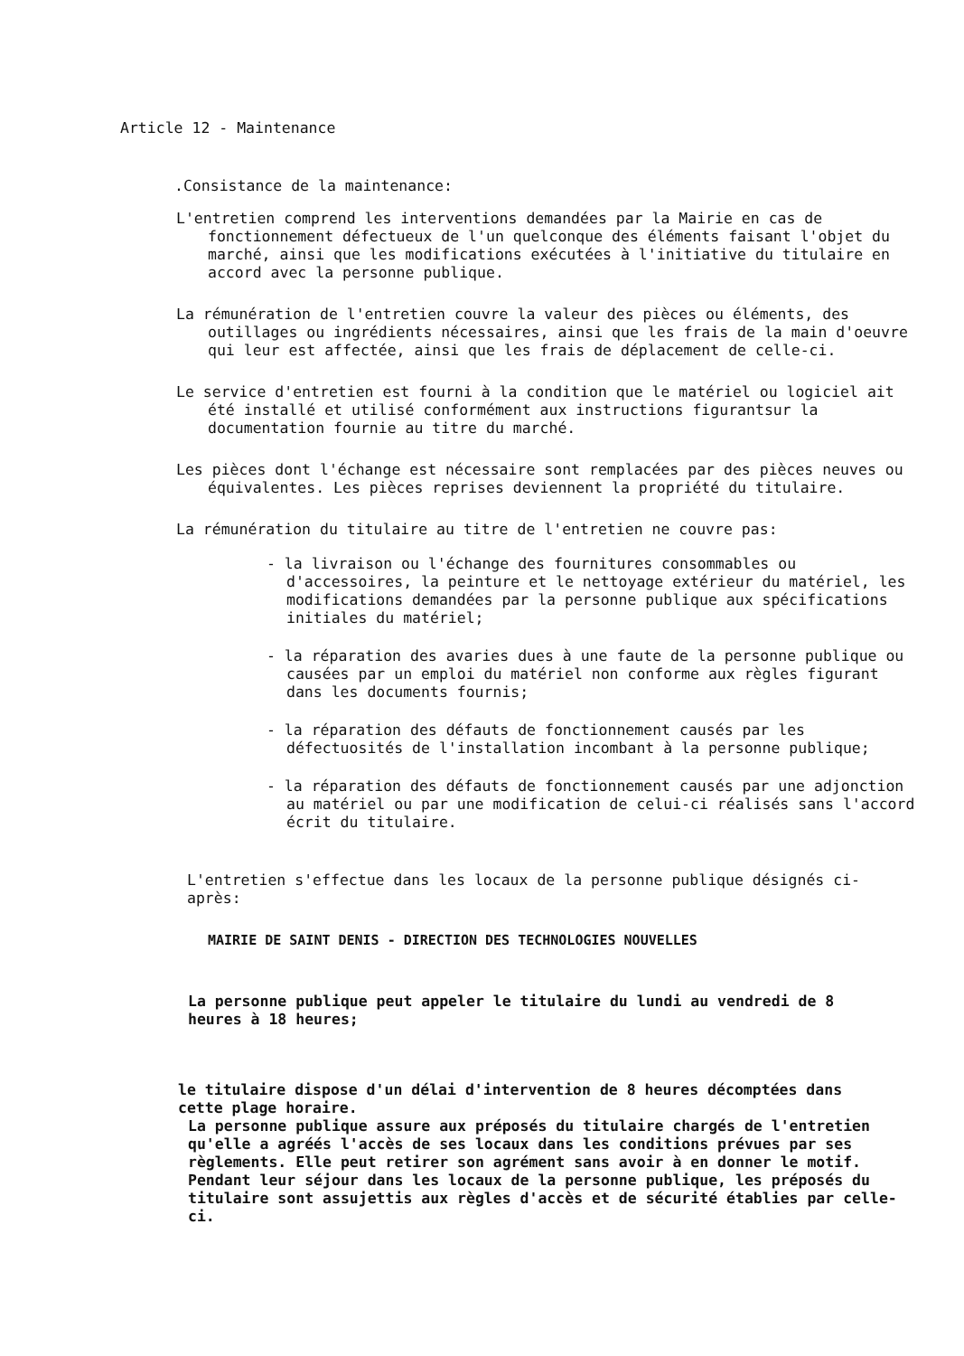Article 12 - Maintenance
.Consistance de la maintenance:
L'entretien comprend les interventions demandées par la Mairie en cas de fonctionnement défectueux de l'un quelconque des éléments faisant l'objet du marché, ainsi que les modifications exécutées à l'initiative du titulaire en accord avec la personne publique.
La rémunération de l'entretien couvre la valeur des pièces ou éléments, des outillages ou ingrédients nécessaires, ainsi que les frais de la main d'oeuvre qui leur est affectée, ainsi que les frais de déplacement de celle-ci.
Le service d'entretien est fourni à la condition que le matériel ou logiciel ait été installé et utilisé conformément aux instructions figurantsur la documentation fournie au titre du marché.
Les pièces dont l'échange est nécessaire sont remplacées par des pièces neuves ou équivalentes. Les pièces reprises deviennent la propriété du titulaire.
La rémunération du titulaire au titre de l'entretien ne couvre pas:
- la livraison ou l'échange des fournitures consommables ou d'accessoires, la peinture et le nettoyage extérieur du matériel, les modifications demandées par la personne publique aux spécifications initiales du matériel;
- la réparation des avaries dues à une faute de la personne publique ou causées par un emploi du matériel non conforme aux règles figurant dans les documents fournis;
- la réparation des défauts de fonctionnement causés par les défectuosités de l'installation incombant à la personne publique;
- la réparation des défauts de fonctionnement causés par une adjonction au matériel ou par une modification de celui-ci réalisés sans l'accord écrit du titulaire.
L'entretien s'effectue dans les locaux de la personne publique désignés ci-après:
MAIRIE DE SAINT DENIS - DIRECTION DES TECHNOLOGIES NOUVELLES
La personne publique peut appeler le titulaire du lundi au vendredi de 8 heures à 18 heures;
le titulaire dispose d'un délai d'intervention de 8 heures décomptées dans cette plage horaire.
La personne publique assure aux préposés du titulaire chargés de l'entretien qu'elle a agréés l'accès de ses locaux dans les conditions prévues par ses règlements. Elle peut retirer son agrément sans avoir à en donner le motif. Pendant leur séjour dans les locaux de la personne publique, les préposés du titulaire sont assujettis aux règles d'accès et de sécurité établies par celle-ci.